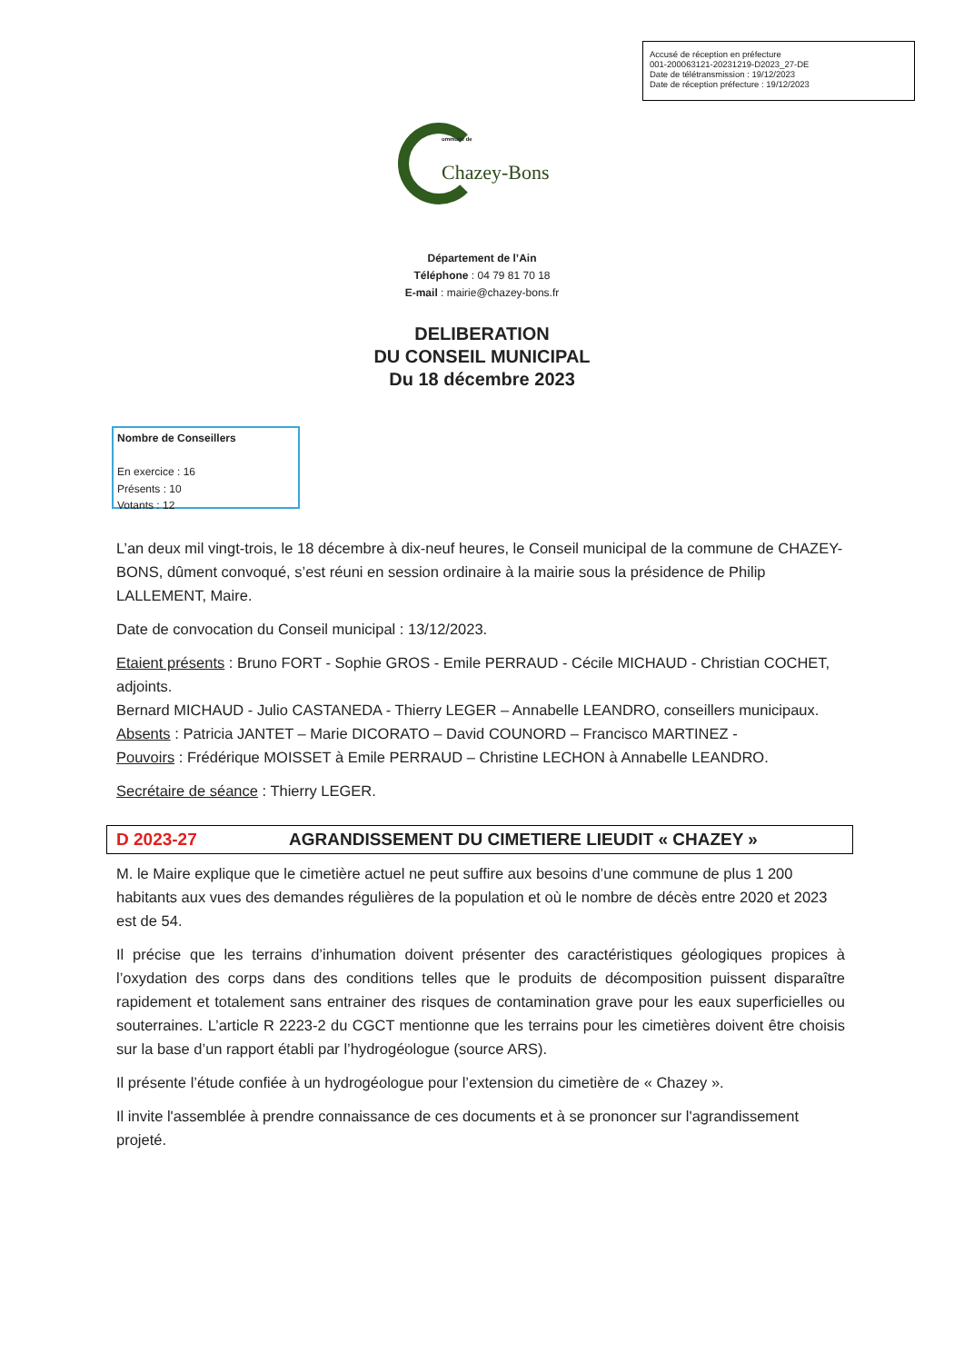Accusé de réception en préfecture
001-200063121-20231219-D2023_27-DE
Date de télétransmission : 19/12/2023
Date de réception préfecture : 19/12/2023
ommune de
Chazey-Bons
Département de l’Ain
Téléphone : 04 79 81 70 18
E-mail : mairie@chazey-bons.fr
DELIBERATION
DU CONSEIL MUNICIPAL
Du 18 décembre 2023
Nombre de Conseillers
En exercice : 16
Présents : 10
Votants : 12
L’an deux mil vingt-trois, le 18 décembre à dix-neuf heures, le Conseil municipal de la commune de CHAZEY-BONS, dûment convoqué, s’est réuni en session ordinaire à la mairie sous la présidence de Philip LALLEMENT, Maire.
Date de convocation du Conseil municipal : 13/12/2023.
Etaient présents : Bruno FORT - Sophie GROS - Emile PERRAUD - Cécile MICHAUD - Christian COCHET, adjoints.
Bernard MICHAUD - Julio CASTANEDA - Thierry LEGER – Annabelle LEANDRO, conseillers municipaux.
Absents : Patricia JANTET – Marie DICORATO – David COUNORD – Francisco MARTINEZ -
Pouvoirs : Frédérique MOISSET à Emile PERRAUD – Christine LECHON à Annabelle LEANDRO.
Secrétaire de séance : Thierry LEGER.
D 2023-27 AGRANDISSEMENT DU CIMETIERE LIEUDIT « CHAZEY »
M. le Maire explique que le cimetière actuel ne peut suffire aux besoins d’une commune de plus 1 200 habitants aux vues des demandes régulières de la population et où le nombre de décès entre 2020 et 2023 est de 54.
Il précise que les terrains d’inhumation doivent présenter des caractéristiques géologiques propices à l’oxydation des corps dans des conditions telles que le produits de décomposition puissent disparaître rapidement et totalement sans entrainer des risques de contamination grave pour les eaux superficielles ou souterraines. L’article R 2223-2 du CGCT mentionne que les terrains pour les cimetières doivent être choisis sur la base d’un rapport établi par l’hydrogéologue (source ARS).
Il présente l’étude confiée à un hydrogéologue pour l’extension du cimetière de « Chazey ».
Il invite l'assemblée à prendre connaissance de ces documents et à se prononcer sur l'agrandissement projeté.